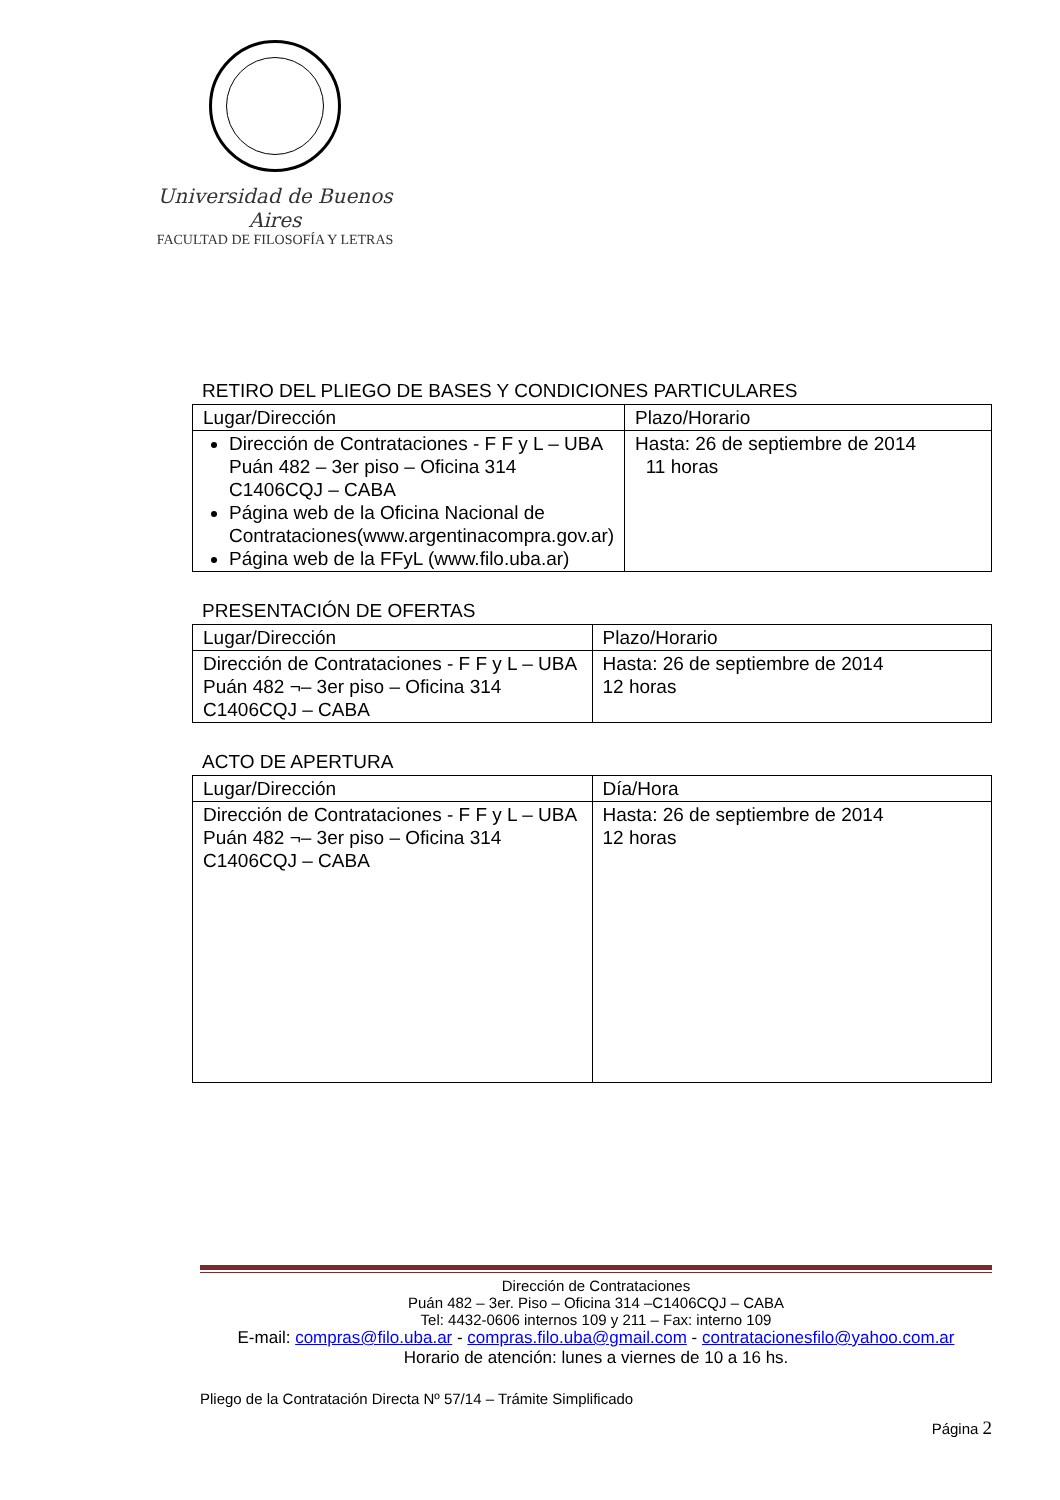Universidad de Buenos Aires
FACULTAD DE FILOSOFÍA Y LETRAS
RETIRO DEL PLIEGO DE BASES Y CONDICIONES PARTICULARES
| Lugar/Dirección | Plazo/Horario |
| --- | --- |
| Dirección de Contrataciones - F F y L – UBA Puán 482 – 3er piso – Oficina 314 C1406CQJ – CABA Página web de la Oficina Nacional de Contrataciones(www.argentinacompra.gov.ar) Página web de la FFyL (www.filo.uba.ar) | Hasta: 26 de septiembre de 2014 11 horas |
PRESENTACIÓN DE OFERTAS
| Lugar/Dirección | Plazo/Horario |
| --- | --- |
| Dirección de Contrataciones - F F y L – UBA Puán 482 ¬– 3er piso – Oficina 314 C1406CQJ – CABA | Hasta: 26 de septiembre de 2014 12 horas |
ACTO DE APERTURA
| Lugar/Dirección | Día/Hora |
| --- | --- |
| Dirección de Contrataciones - F F y L – UBA Puán 482 ¬– 3er piso – Oficina 314 C1406CQJ – CABA | Hasta: 26 de septiembre de 2014 12 horas |
Dirección de Contrataciones
Puán 482 – 3er. Piso – Oficina 314 –C1406CQJ – CABA
Tel: 4432-0606 internos 109 y 211 – Fax: interno 109
E-mail: compras@filo.uba.ar - compras.filo.uba@gmail.com - contratacionesfilo@yahoo.com.ar
Horario de atención: lunes a viernes de 10 a 16 hs.
Pliego de la Contratación Directa Nº 57/14 – Trámite Simplificado
Página 2